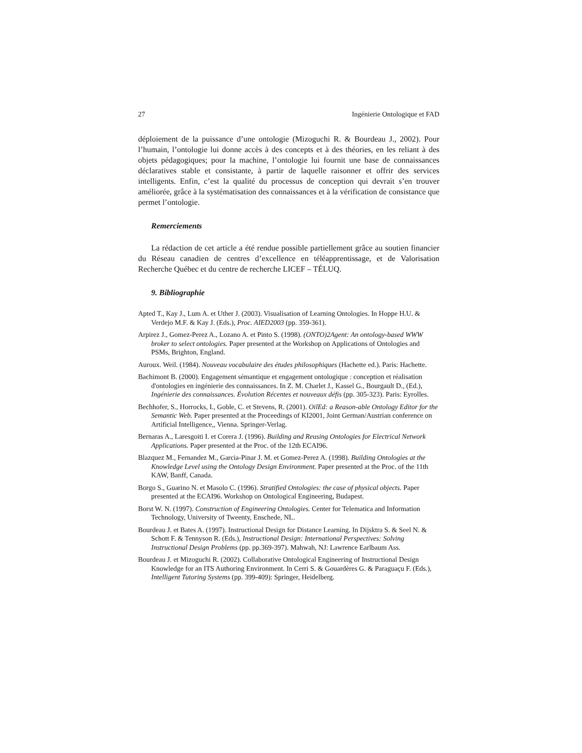27 Ingénierie Ontologique et FAD
déploiement de la puissance d’une ontologie (Mizoguchi R. & Bourdeau J., 2002). Pour l’humain, l’ontologie lui donne accès à des concepts et à des théories, en les reliant à des objets pédagogiques; pour la machine, l’ontologie lui fournit une base de connaissances déclaratives stable et consistante, à partir de laquelle raisonner et offrir des services intelligents. Enfin, c’est la qualité du processus de conception qui devrait s’en trouver améliorée, grâce à la systématisation des connaissances et à la vérification de consistance que permet l’ontologie.
Remerciements
La rédaction de cet article a été rendue possible partiellement grâce au soutien financier du Réseau canadien de centres d’excellence en téléapprentissage, et de Valorisation Recherche Québec et du centre de recherche LICEF – TÉLUQ.
9. Bibliographie
Apted T., Kay J., Lum A. et Uther J. (2003). Visualisation of Learning Ontologies. In Hoppe H.U. & Verdejo M.F. & Kay J. (Eds.), Proc. AIED2003 (pp. 359-361).
Arpirez J., Gomez-Perez A., Lozano A. et Pinto S. (1998). (ONTO)2Agent: An ontology-based WWW broker to select ontologies. Paper presented at the Workshop on Applications of Ontologies and PSMs, Brighton, England.
Auroux. Weil. (1984). Nouveau vocabulaire des études philosophiques (Hachette ed.). Paris: Hachette.
Bachimont B. (2000). Engagement sémantique et engagement ontologique : conception et réalisation d'ontologies en ingénierie des connaissances. In Z. M. Charlet J., Kassel G., Bourgault D., (Ed.), Ingénierie des connaissances. Évolution Récentes et nouveaux défis (pp. 305-323). Paris: Eyrolles.
Bechhofer, S., Horrocks, I., Goble, C. et Stevens, R. (2001). OilEd: a Reason-able Ontology Editor for the Semantic Web. Paper presented at the Proceedings of KI2001, Joint German/Austrian conference on Artificial Intelligence,, Vienna. Springer-Verlag.
Bernaras A., Laresgoiti I. et Corera J. (1996). Building and Reusing Ontologies for Electrical Network Applications. Paper presented at the Proc. of the 12th ECAI96.
Blazquez M., Fernandez M., Garcia-Pinar J. M. et Gomez-Perez A. (1998). Building Ontologies at the Knowledge Level using the Ontology Design Environment. Paper presented at the Proc. of the 11th KAW, Banff, Canada.
Borgo S., Guarino N. et Masolo C. (1996). Stratified Ontologies: the case of physical objects. Paper presented at the ECAI96. Workshop on Ontological Engineering, Budapest.
Borst W. N. (1997). Construction of Engineering Ontologies. Center for Telematica and Information Technology, University of Tweenty, Enschede, NL.
Bourdeau J. et Bates A. (1997). Instructional Design for Distance Learning. In Dijsktra S. & Seel N. & Schott F. & Tennyson R. (Eds.), Instructional Design: International Perspectives: Solving Instructional Design Problems (pp. pp.369-397). Mahwah, NJ: Lawrence Earlbaum Ass.
Bourdeau J. et Mizoguchi R. (2002). Collaborative Ontological Engineering of Instructional Design Knowledge for an ITS Authoring Environment. In Cerri S. & Gouardères G. & Paraguaçu F. (Eds.), Intelligent Tutoring Systems (pp. 399-409): Springer, Heidelberg.